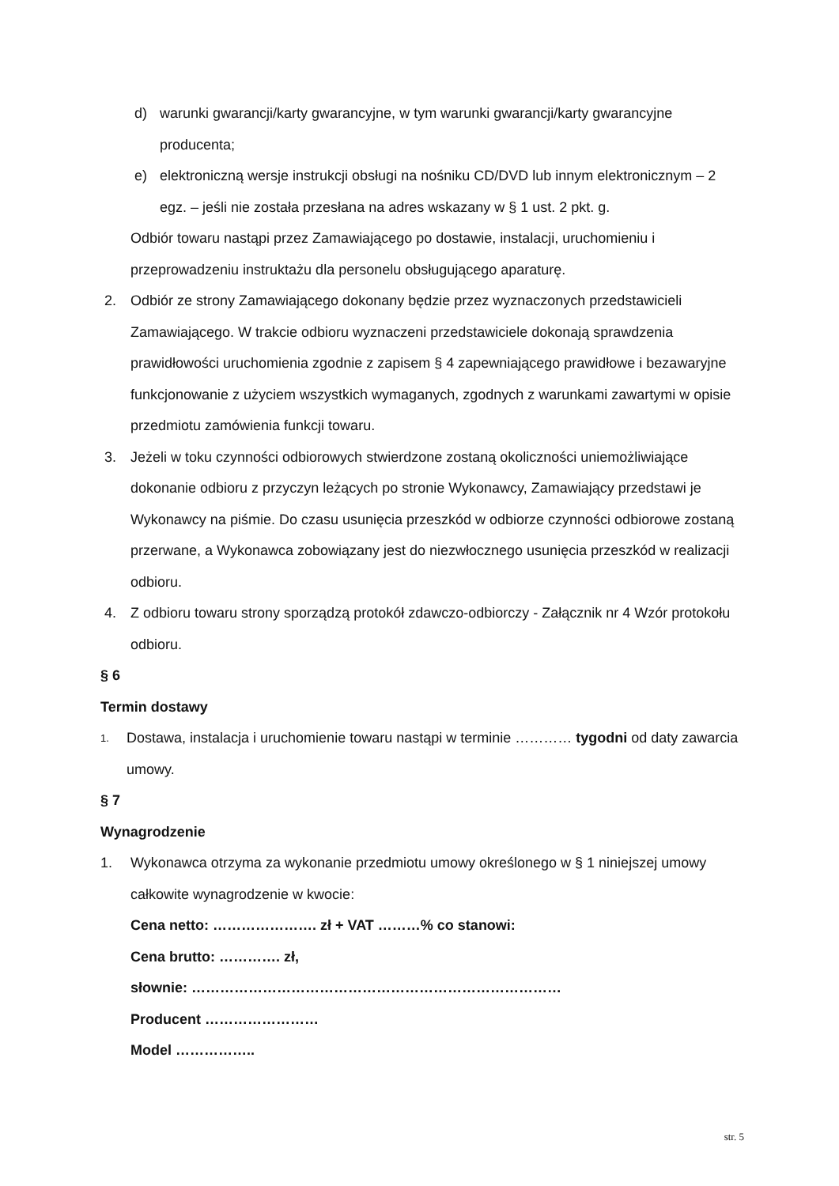d) warunki gwarancji/karty gwarancyjne, w tym warunki gwarancji/karty gwarancyjne producenta;
e) elektroniczną wersje instrukcji obsługi na nośniku CD/DVD lub innym elektronicznym – 2 egz. – jeśli nie została przesłana na adres wskazany w § 1 ust. 2 pkt. g.
Odbiór towaru nastąpi przez Zamawiającego po dostawie, instalacji, uruchomieniu i przeprowadzeniu instruktażu dla personelu obsługującego aparaturę.
2. Odbiór ze strony Zamawiającego dokonany będzie przez wyznaczonych przedstawicieli Zamawiającego. W trakcie odbioru wyznaczeni przedstawiciele dokonają sprawdzenia prawidłowości uruchomienia zgodnie z zapisem § 4 zapewniającego prawidłowe i bezawaryjne funkcjonowanie z użyciem wszystkich wymaganych, zgodnych z warunkami zawartymi w opisie przedmiotu zamówienia funkcji towaru.
3. Jeżeli w toku czynności odbiorowych stwierdzone zostaną okoliczności uniemożliwiające dokonanie odbioru z przyczyn leżących po stronie Wykonawcy, Zamawiający przedstawi je Wykonawcy na piśmie. Do czasu usunięcia przeszkód w odbiorze czynności odbiorowe zostaną przerwane, a Wykonawca zobowiązany jest do niezwłocznego usunięcia przeszkód w realizacji odbioru.
4. Z odbioru towaru strony sporządzą protokół zdawczo-odbiorczy - Załącznik nr 4 Wzór protokołu odbioru.
§ 6
Termin dostawy
1. Dostawa, instalacja i uruchomienie towaru nastąpi w terminie ………… tygodni od daty zawarcia umowy.
§ 7
Wynagrodzenie
1. Wykonawca otrzyma za wykonanie przedmiotu umowy określonego w § 1 niniejszej umowy całkowite wynagrodzenie w kwocie:
Cena netto: …………………. zł + VAT ………% co stanowi:
Cena brutto: …………. zł,
słownie: ……………………………………………………………………
Producent ……………………
Model ……………..
str. 5